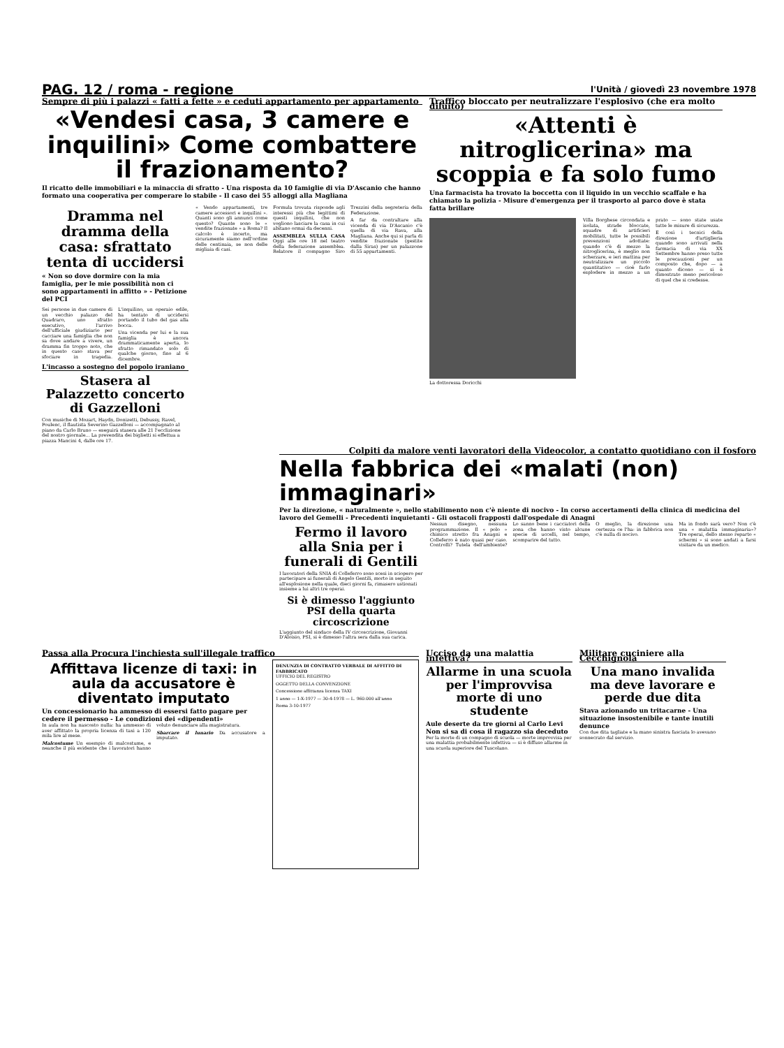PAG. 12 / roma - regione l'Unità / giovedì 23 novembre 1978
Sempre di più i palazzi « fatti a fette » e ceduti appartamento per appartamento
«Vendesi casa, 3 camere e inquilini» Come combattere il frazionamento?
Il ricatto delle immobiliari e la minaccia di sfratto - Una risposta da 10 famiglie di via D'Ascanio che hanno formato una cooperativa per comperare lo stabile - Il caso dei 55 alloggi alla Magliana
Dramma nel dramma della casa: sfrattato tenta di uccidersi
« Non so dove dormire con la mia famiglia, per le mie possibilità non ci sono appartamenti in affitto » - Petizione del PCI
Sei persone in due camere di un vecchio palazzo del Quadraro, uno sfratto esecutivo, l'arrivo dell'ufficiale giudiziario per cacciare una famiglia che non sa dove andare a vivere, un dramma fin troppo noto, che in questo caso stava per sfociare in tragedia. L'inquilino, un operaio edile, ha tentato di uccidersi portando il tubo del gas alla bocca.
Una vicenda per lui e la sua famiglia è ancora drammaticamente aperta, lo sfratto rimandato solo di qualche giorno, fino al 6 dicembre.
L'incasso a sostegno del popolo iraniano
Stasera al Palazzetto concerto di Gazzelloni
Con musiche di Mozart, Haydn, Donizetti, Debussy, Ravel, Poulenc, il flautista Severino Gazzelloni — accompagnato al piano da Carlo Bruno — eseguirà stasera alle 21 l'ecclizione del nostro giornale... La prevendita dei biglietti si effettua a piazza Mancini 4, dalle ore 17.
« Vendo appartamenti, tre camere accessori e inquilini ». Quanti sono gli annunci come questo? Quante sono le « vendite frazionate » a Roma? Il calcolo è incerto, ma sicuramente siamo nell'ordine delle centinaia, se non delle migliaia di casi.
Formula trovata risponde agli interessi più che legittimi di questi inquilini, che non vogliono lasciare la casa in cui abitano ormai da decenni.
ASSEMBLEA SULLA CASA Oggi alle ore 18 nel teatro della federazione assemblea. Relatore il compagno Siro Trezzini della segreteria della Federazione.
A far da contraltare alla vicenda di via D'Ascanio c'è quella di via Rava, alla Magliana. Anche qui si parla di vendite frazionate (gestite dalla Siras) per un palazzone di 55 appartamenti.
Traffico bloccato per neutralizzare l'esplosivo (che era molto diluito)
«Attenti è nitroglicerina» ma scoppia e fa solo fumo
Una farmacista ha trovato la boccetta con il liquido in un vecchio scaffale e ha chiamato la polizia - Misure d'emergenza per il trasporto al parco dove è stata fatta brillare
La dottoressa Doricchi Villa Borghese circondata e isolata, strade bloccate, squadre di artificieri mobilitati, tutte le possibili prevenzioni adottate: quando c'è di mezzo la nitroglicerina, è meglio non scherzare, e ieri mattina per neutralizzare un piccolo quantitativo — cioè farlo esplodere in mezzo a un prato — sono state usate tutte le misure di sicurezza.
E così i tecnici della direzione d'artiglieria quando sono arrivati nella farmacia di via XX Settembre hanno preso tutte le precauzioni per un composto che, dopo — a quanto dicono — si è dimostrato meno pericoloso di quel che si credesse.
Colpiti da malore venti lavoratori della Videocolor, a contatto quotidiano con il fosforo
Nella fabbrica dei «malati (non) immaginari»
Per la direzione, « naturalmente », nello stabilimento non c'è niente di nocivo - In corso accertamenti della clinica di medicina del lavoro del Gemelli - Precedenti inquietanti - Gli ostacoli frapposti dall'ospedale di Anagni
Fermo il lavoro alla Snia per i funerali di Gentili
I lavoratori della SNIA di Colleferro sono scesi in sciopero per partecipare ai funerali di Angelo Gentili, morto in seguito all'esplosione nella quale, dieci giorni fa, rimasero ustionati insieme a lui altri tre operai.
Si è dimesso l'aggiunto PSI della quarta circoscrizione
L'aggiunto del sindaco della IV circoscrizione, Giovanni D'Aloisio, PSI, si è dimesso l'altra sera dalla sua carica.
Nessun disegno, nessuna programmazione. Il « polo » chimico stretto fra Anagni e Colleferro è nato quasi per caso. Controlli? Tutela dell'ambiente? Lo sanno bene i cacciatori della zona che hanno visto alcune specie di uccelli, nel tempo, scomparire del tutto.
O meglio, la direzione una certezza ce l'ha: in fabbrica non c'è nulla di nocivo.
Ma in fondo sarà vero? Non c'è una « malattia immaginaria»? Tre operai, dello stesso reparto « schermi » si sono andati a farsi visitare da un medico.
Passa alla Procura l'inchiesta sull'illegale traffico
Affittava licenze di taxi: in aula da accusatore è diventato imputato
Un concessionario ha ammesso di essersi fatto pagare per cedere il permesso - Le condizioni dei «dipendenti»
In aula non ha nascosto nulla: ha ammesso di aver affittato la propria licenza di taxi a 120 mila lire al mese.
Malcostume Un esempio di malcostume, e neanche il più evidente che i lavoratori hanno voluto denunciare alla magistratura.
Sbarcare il lunario Da accusatore a imputato.
DENUNZIA DI CONTRATTO VERBALE DI AFFITTO DI FABBRICATO
UFFICIO DEL REGISTRO
OGGETTO DELLA CONVENZIONE
Concessione affittanza licenza TAXI
1 anno — 1-X-1977 — 30-4-1978 — L. 960.000 all'anno
Roma 3-10-1977
Ucciso da una malattia infettiva?
Allarme in una scuola per l'improvvisa morte di uno studente
Aule deserte da tre giorni al Carlo Levi Non si sa di cosa il ragazzo sia deceduto
Per la morte di un compagno di scuola — morte improvvisa per una malattia probabilmente infettiva — si è diffuso allarme in una scuola superiore del Tuscolano.
Militare cuciniere alla Cecchignola
Una mano invalida ma deve lavorare e perde due dita
Stava azionando un tritacarne - Una situazione insostenibile e tante inutili denunce
Con due dita tagliate e la mano sinistra fasciata lo avevano sonnecrato dal servizio.